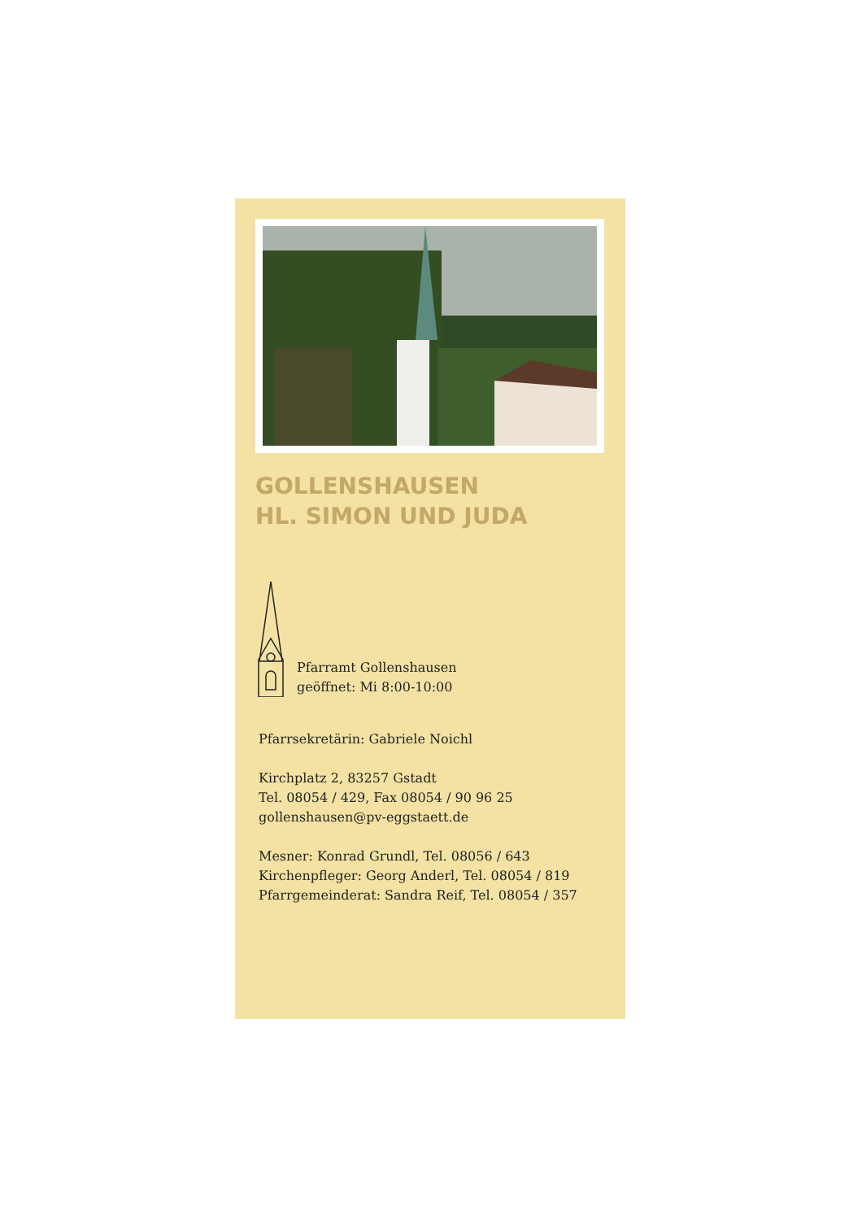GOLLENSHAUSEN
HL. SIMON UND JUDA
Pfarramt Gollenshausen
geöffnet: Mi 8:00-10:00
Pfarrsekretärin: Gabriele Noichl
Kirchplatz 2, 83257 Gstadt
Tel. 08054 / 429, Fax 08054 / 90 96 25
gollenshausen@pv-eggstaett.de
Mesner: Konrad Grundl, Tel. 08056 / 643
Kirchenpfleger: Georg Anderl, Tel. 08054 / 819
Pfarrgemeinderat: Sandra Reif, Tel. 08054 / 357